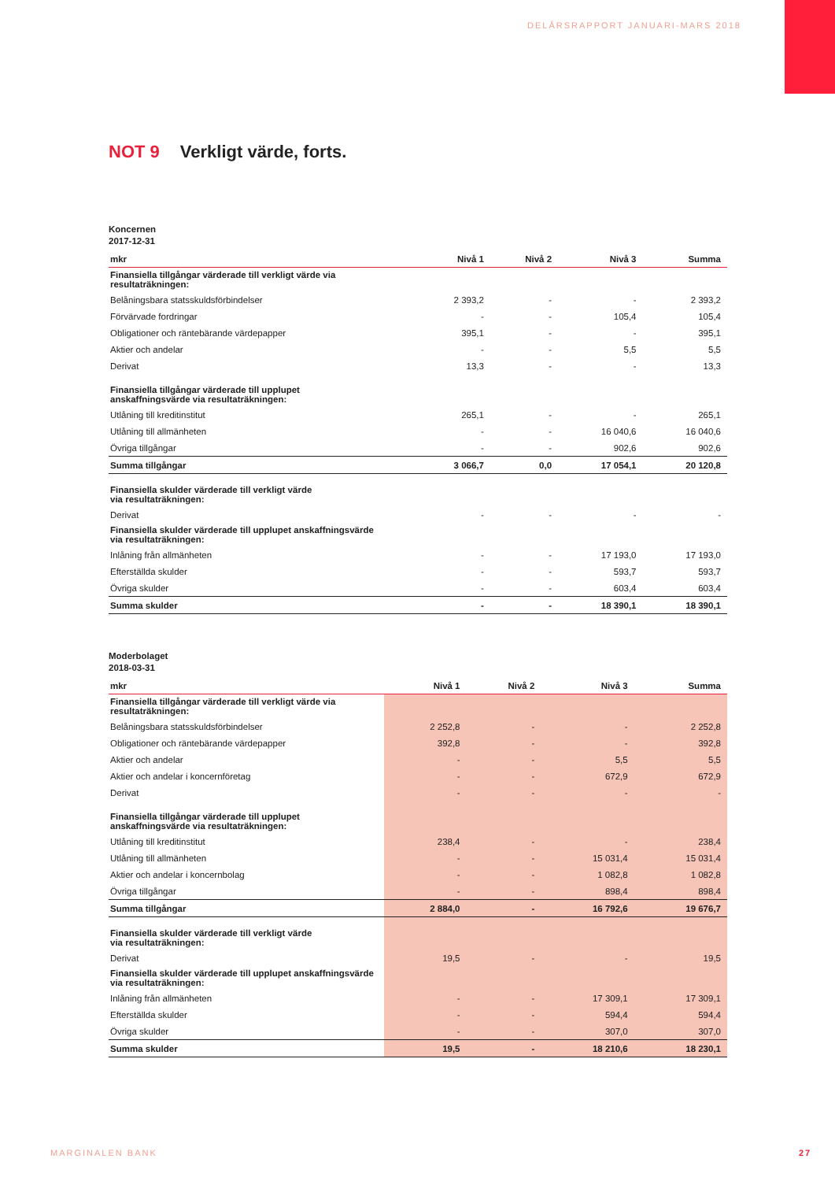DELÅRSRAPPORT JANUARI-MARS 2018
NOT 9 Verkligt värde, forts.
Koncernen
2017-12-31
| mkr | Nivå 1 | Nivå 2 | Nivå 3 | Summa |
| --- | --- | --- | --- | --- |
| Finansiella tillgångar värderade till verkligt värde via resultaträkningen: | | | | |
| Belåningsbara statsskuldsförbindelser | 2 393,2 | - | - | 2 393,2 |
| Förvärvade fordringar | - | - | 105,4 | 105,4 |
| Obligationer och räntebärande värdepapper | 395,1 | - | - | 395,1 |
| Aktier och andelar | - | - | 5,5 | 5,5 |
| Derivat | 13,3 | - | - | 13,3 |
| Finansiella tillgångar värderade till upplupet anskaffningsvärde via resultaträkningen: | | | | |
| Utlåning till kreditinstitut | 265,1 | - | - | 265,1 |
| Utlåning till allmänheten | - | - | 16 040,6 | 16 040,6 |
| Övriga tillgångar | - | - | 902,6 | 902,6 |
| Summa tillgångar | 3 066,7 | 0,0 | 17 054,1 | 20 120,8 |
| Finansiella skulder värderade till verkligt värde via resultaträkningen: | | | | |
| Derivat | - | - | - | - |
| Finansiella skulder värderade till upplupet anskaffningsvärde via resultaträkningen: | | | | |
| Inlåning från allmänheten | - | - | 17 193,0 | 17 193,0 |
| Efterställda skulder | - | - | 593,7 | 593,7 |
| Övriga skulder | - | - | 603,4 | 603,4 |
| Summa skulder | - | - | 18 390,1 | 18 390,1 |
Moderbolaget
2018-03-31
| mkr | Nivå 1 | Nivå 2 | Nivå 3 | Summa |
| --- | --- | --- | --- | --- |
| Finansiella tillgångar värderade till verkligt värde via resultaträkningen: | | | | |
| Belåningsbara statsskuldsförbindelser | 2 252,8 | - | - | 2 252,8 |
| Obligationer och räntebärande värdepapper | 392,8 | - | - | 392,8 |
| Aktier och andelar | - | - | 5,5 | 5,5 |
| Aktier och andelar i koncernföretag | - | - | 672,9 | 672,9 |
| Derivat | - | - | - | - |
| Finansiella tillgångar värderade till upplupet anskaffningsvärde via resultaträkningen: | | | | |
| Utlåning till kreditinstitut | 238,4 | - | - | 238,4 |
| Utlåning till allmänheten | - | - | 15 031,4 | 15 031,4 |
| Aktier och andelar i koncernbolag | - | - | 1 082,8 | 1 082,8 |
| Övriga tillgångar | - | - | 898,4 | 898,4 |
| Summa tillgångar | 2 884,0 | - | 16 792,6 | 19 676,7 |
| Finansiella skulder värderade till verkligt värde via resultaträkningen: | | | | |
| Derivat | 19,5 | - | - | 19,5 |
| Finansiella skulder värderade till upplupet anskaffningsvärde via resultaträkningen: | | | | |
| Inlåning från allmänheten | - | - | 17 309,1 | 17 309,1 |
| Efterställda skulder | - | - | 594,4 | 594,4 |
| Övriga skulder | - | - | 307,0 | 307,0 |
| Summa skulder | 19,5 | - | 18 210,6 | 18 230,1 |
MARGINALEN BANK 27